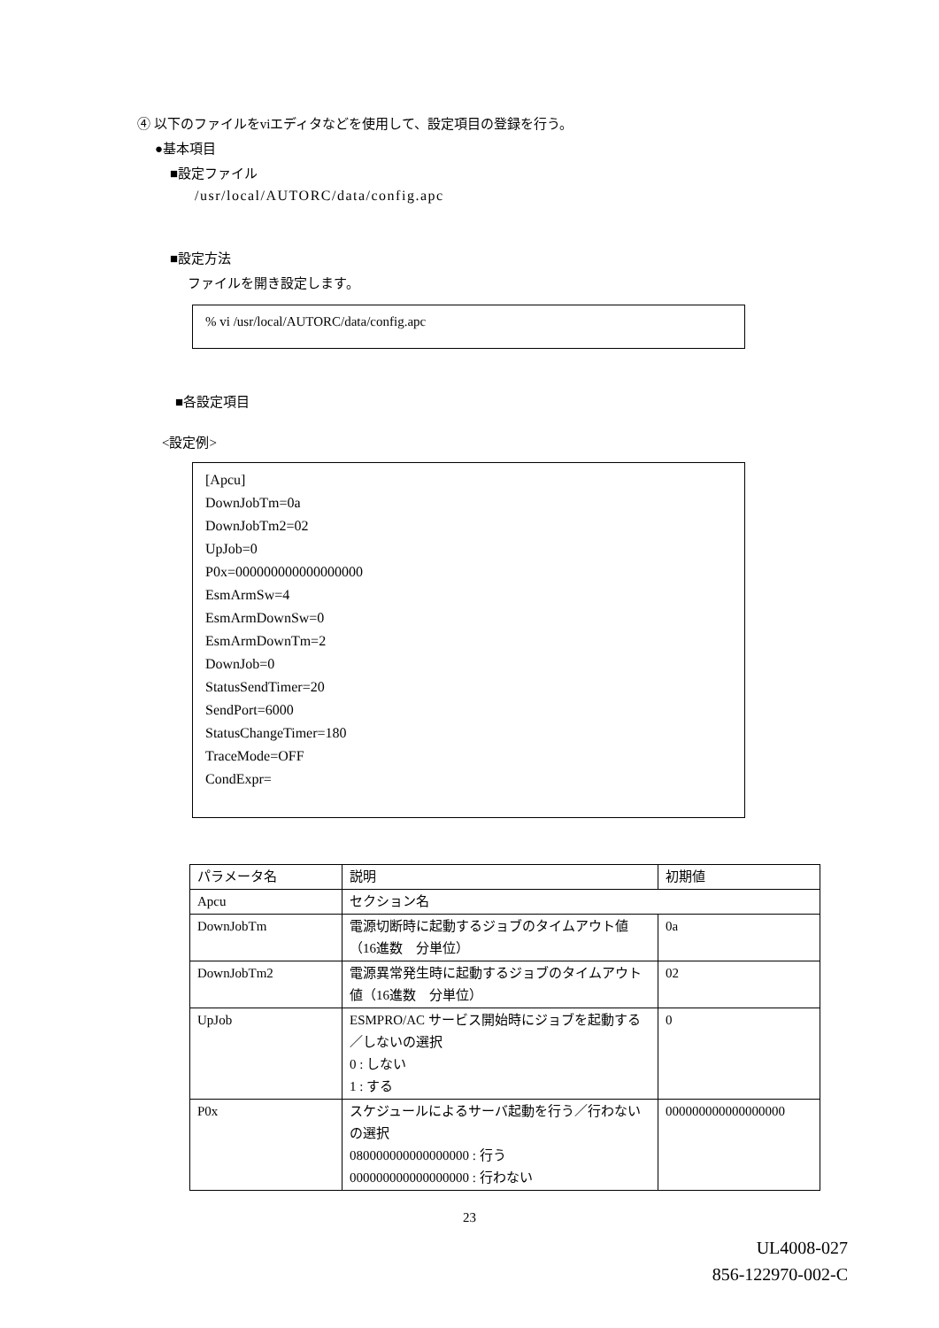④ 以下のファイルをviエディタなどを使用して、設定項目の登録を行う。
●基本項目
■設定ファイル
/usr/local/AUTORC/data/config.apc
■設定方法
ファイルを開き設定します。
% vi /usr/local/AUTORC/data/config.apc
■各設定項目
<設定例>
[Apcu]
DownJobTm=0a
DownJobTm2=02
UpJob=0
P0x=000000000000000000
EsmArmSw=4
EsmArmDownSw=0
EsmArmDownTm=2
DownJob=0
StatusSendTimer=20
SendPort=6000
StatusChangeTimer=180
TraceMode=OFF
CondExpr=
| パラメータ名 | 説明 | 初期値 |
| Apcu | セクション名 | |
| DownJobTm | 電源切断時に起動するジョブのタイムアウト値（16進数 分単位） | 0a |
| DownJobTm2 | 電源異常発生時に起動するジョブのタイムアウト値（16進数 分単位） | 02 |
| UpJob | ESMPRO/AC サービス開始時にジョブを起動する／しないの選択 0 : しない 1 : する | 0 |
| P0x | スケジュールによるサーバ起動を行う／行わないの選択 080000000000000000 : 行う 000000000000000000 : 行わない | 000000000000000000 |
23
UL4008-027
856-122970-002-C